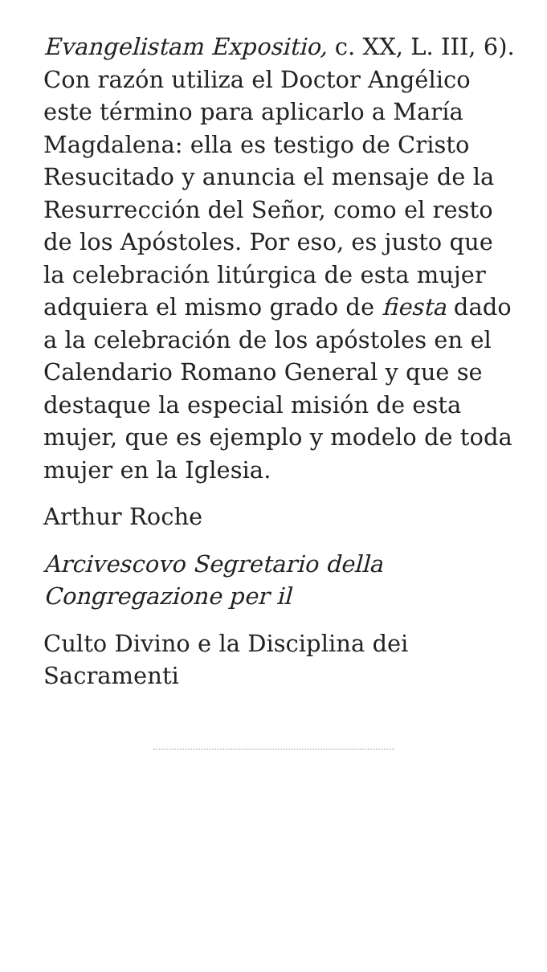Evangelistam Expositio, c. XX, L. III, 6). Con razón utiliza el Doctor Angélico este término para aplicarlo a María Magdalena: ella es testigo de Cristo Resucitado y anuncia el mensaje de la Resurrección del Señor, como el resto de los Apóstoles. Por eso, es justo que la celebración litúrgica de esta mujer adquiera el mismo grado de fiesta dado a la celebración de los apóstoles en el Calendario Romano General y que se destaque la especial misión de esta mujer, que es ejemplo y modelo de toda mujer en la Iglesia.
Arthur Roche
Arcivescovo Segretario della Congregazione per il
Culto Divino e la Disciplina dei Sacramenti